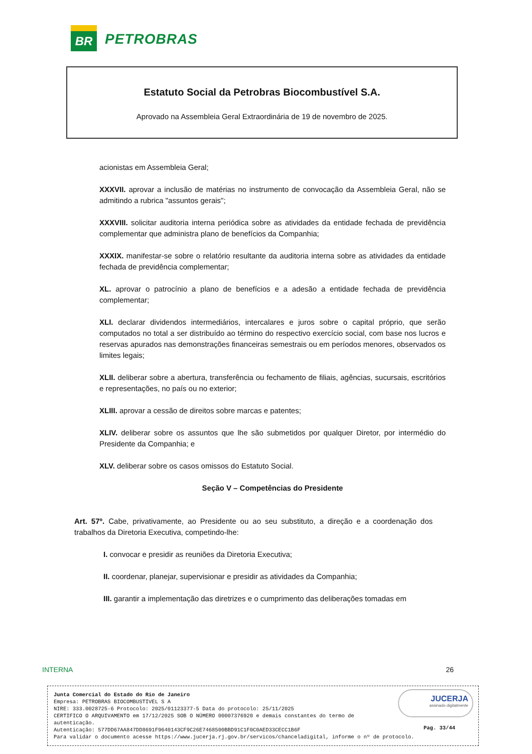BR
PETROBRAS
Estatuto Social da Petrobras Biocombustível S.A.
Aprovado na Assembleia Geral Extraordinária de 19 de novembro de 2025.
acionistas em Assembleia Geral;
XXXVII. aprovar a inclusão de matérias no instrumento de convocação da Assembleia Geral, não se admitindo a rubrica "assuntos gerais";
XXXVIII. solicitar auditoria interna periódica sobre as atividades da entidade fechada de previdência complementar que administra plano de benefícios da Companhia;
XXXIX. manifestar-se sobre o relatório resultante da auditoria interna sobre as atividades da entidade fechada de previdência complementar;
XL. aprovar o patrocínio a plano de benefícios e a adesão a entidade fechada de previdência complementar;
XLI. declarar dividendos intermediários, intercalares e juros sobre o capital próprio, que serão computados no total a ser distribuído ao término do respectivo exercício social, com base nos lucros e reservas apurados nas demonstrações financeiras semestrais ou em períodos menores, observados os limites legais;
XLII. deliberar sobre a abertura, transferência ou fechamento de filiais, agências, sucursais, escritórios e representações, no país ou no exterior;
XLIII. aprovar a cessão de direitos sobre marcas e patentes;
XLIV. deliberar sobre os assuntos que lhe são submetidos por qualquer Diretor, por intermédio do Presidente da Companhia; e
XLV. deliberar sobre os casos omissos do Estatuto Social.
Seção V – Competências do Presidente
Art. 57º. Cabe, privativamente, ao Presidente ou ao seu substituto, a direção e a coordenação dos trabalhos da Diretoria Executiva, competindo-lhe:
I. convocar e presidir as reuniões da Diretoria Executiva;
II. coordenar, planejar, supervisionar e presidir as atividades da Companhia;
III. garantir a implementação das diretrizes e o cumprimento das deliberações tomadas em
INTERNA 26
JUCERJA
assinado digitalmente
Junta Comercial do Estado do Rio de Janeiro
Empresa: PETROBRAS BIOCOMBUSTIVEL S A
NIRE: 333.0028725-6 Protocolo: 2025/01123377-5 Data do protocolo: 25/11/2025
CERTIFICO O ARQUIVAMENTO em 17/12/2025 SOB O NÚMERO 00007376920 e demais constantes do termo de
autenticação.
Pag. 33/44
Autenticação: 577DD67AA847DD8691F9640143CF9C26E7468500BBD91C1F0C0AED33CECC1B6F
Para validar o documento acesse https://www.jucerja.rj.gov.br/servicos/chanceladigital, informe o nº de protocolo.